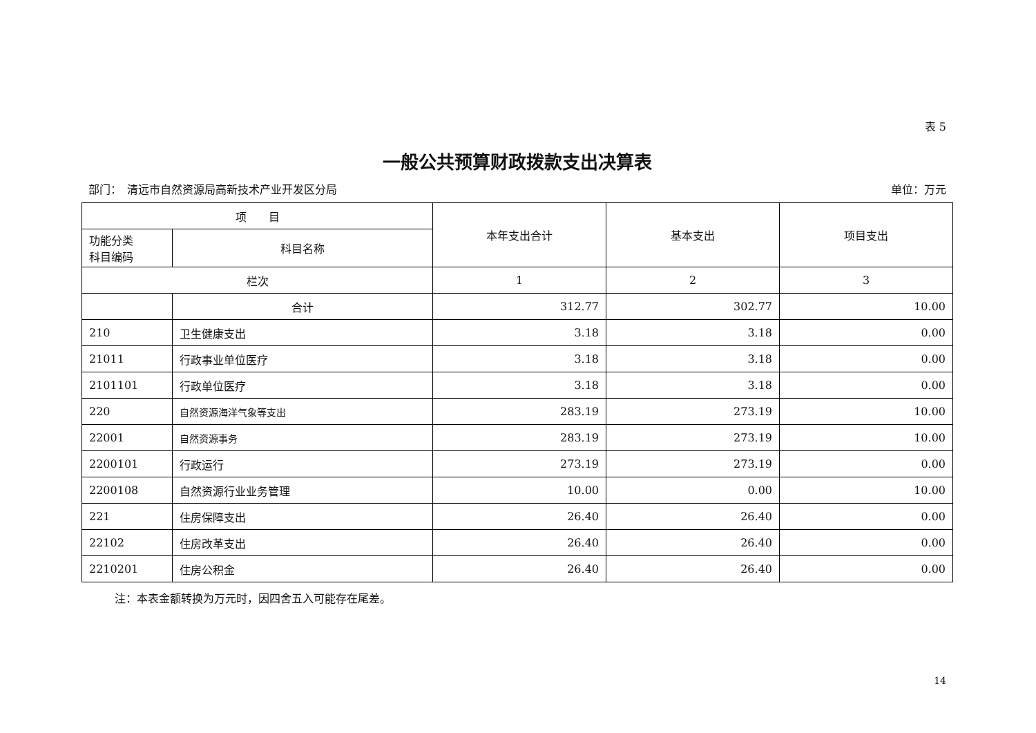表 5
一般公共预算财政拨款支出决算表
部门：　清远市自然资源局高新技术产业开发区分局 单位：万元
| 项 目 | | 本年支出合计 | 基本支出 | 项目支出 |
| --- | --- | --- | --- | --- |
| 功能分类 科目编码 | 科目名称 | | | |
| 栏次 | | 1 | 2 | 3 |
| | 合计 | 312.77 | 302.77 | 10.00 |
| 210 | 卫生健康支出 | 3.18 | 3.18 | 0.00 |
| 21011 | 行政事业单位医疗 | 3.18 | 3.18 | 0.00 |
| 2101101 | 行政单位医疗 | 3.18 | 3.18 | 0.00 |
| 220 | 自然资源海洋气象等支出 | 283.19 | 273.19 | 10.00 |
| 22001 | 自然资源事务 | 283.19 | 273.19 | 10.00 |
| 2200101 | 行政运行 | 273.19 | 273.19 | 0.00 |
| 2200108 | 自然资源行业业务管理 | 10.00 | 0.00 | 10.00 |
| 221 | 住房保障支出 | 26.40 | 26.40 | 0.00 |
| 22102 | 住房改革支出 | 26.40 | 26.40 | 0.00 |
| 2210201 | 住房公积金 | 26.40 | 26.40 | 0.00 |
注：本表金额转换为万元时，因四舍五入可能存在尾差。
14